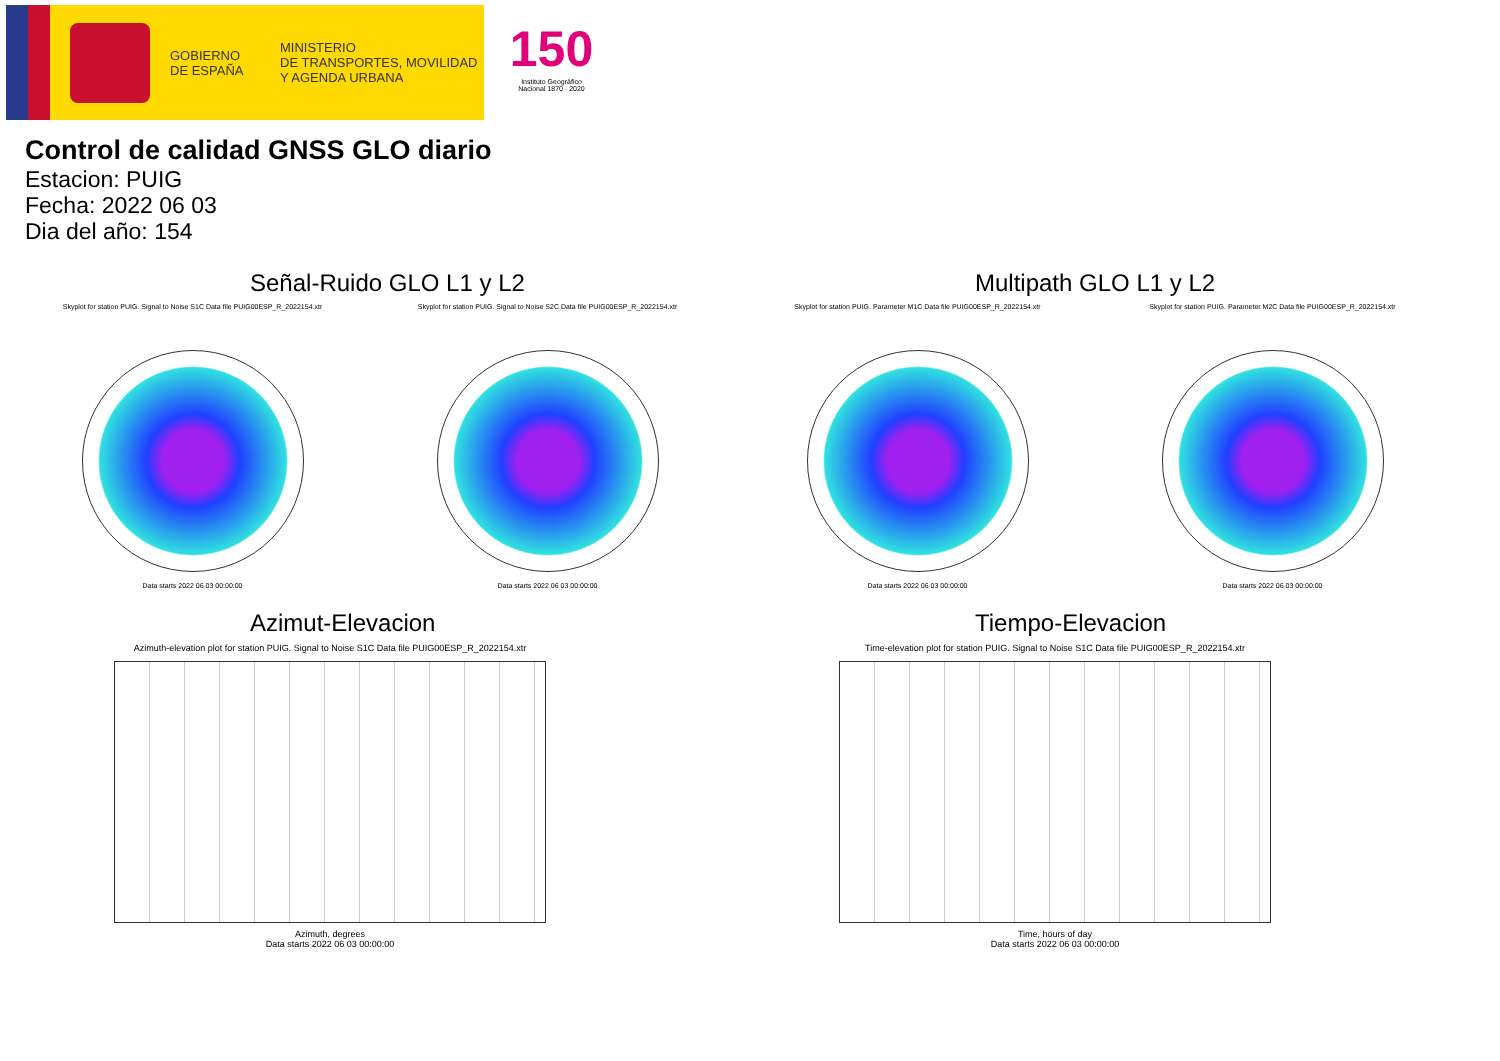GOBIERNO
DE ESPAÑA
MINISTERIO
DE TRANSPORTES, MOVILIDAD
Y AGENDA URBANA
150
Instituto Geográfico
Nacional 1870 · 2020
Control de calidad GNSS GLO diario
Estacion: PUIG
Fecha: 2022 06 03
Dia del año: 154
Señal-Ruido GLO L1 y L2
Skyplot for station PUIG. Signal to Noise S1C Data file PUIG00ESP_R_2022154.xtr
Data starts 2022 06 03 00:00:00
Skyplot for station PUIG. Signal to Noise S2C Data file PUIG00ESP_R_2022154.xtr
Data starts 2022 06 03 00:00:00
Multipath GLO L1 y L2
Skyplot for station PUIG. Parameter M1C Data file PUIG00ESP_R_2022154.xtr
Data starts 2022 06 03 00:00:00
Skyplot for station PUIG. Parameter M2C Data file PUIG00ESP_R_2022154.xtr
Data starts 2022 06 03 00:00:00
Azimut-Elevacion
Azimuth-elevation plot for station PUIG. Signal to Noise S1C Data file PUIG00ESP_R_2022154.xtr
Azimuth, degrees
Data starts 2022 06 03 00:00:00
Tiempo-Elevacion
Time-elevation plot for station PUIG. Signal to Noise S1C Data file PUIG00ESP_R_2022154.xtr
Time, hours of day
Data starts 2022 06 03 00:00:00